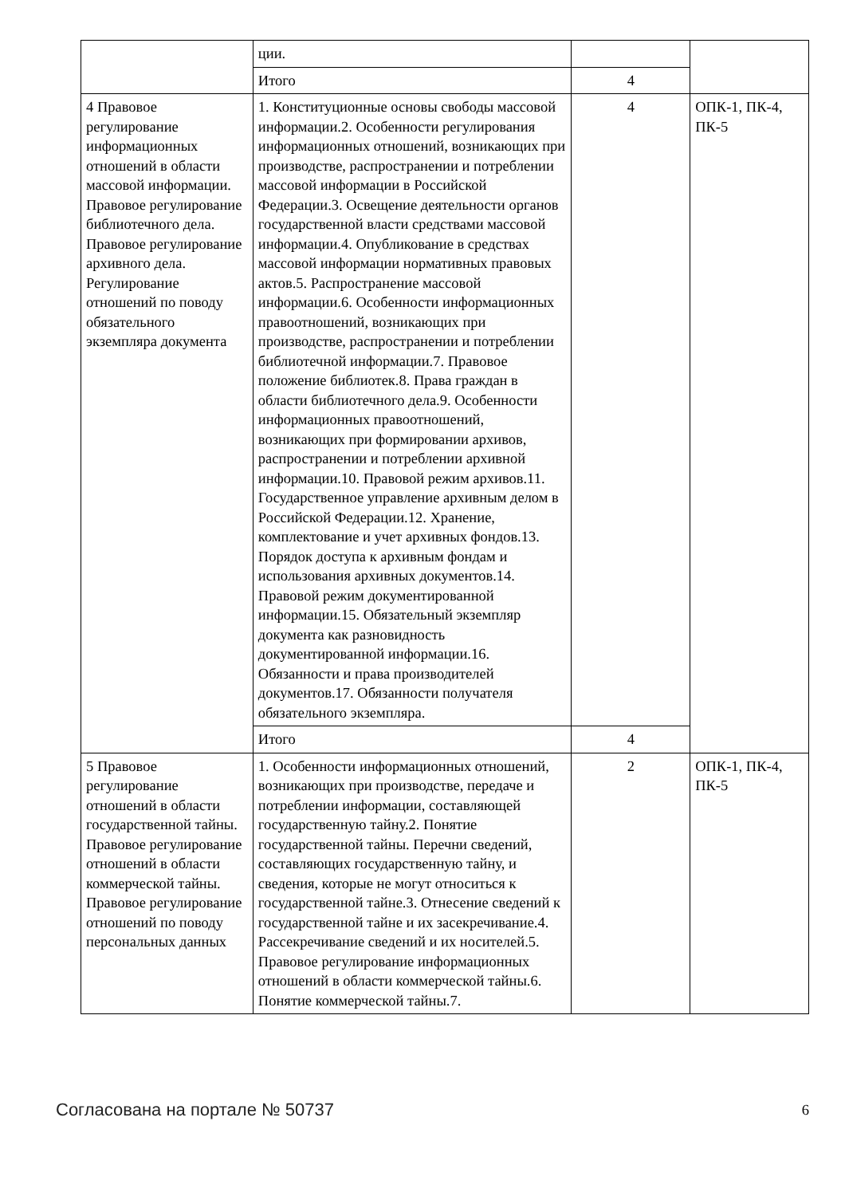| | ции. | | |
| | Итого | 4 | |
| 4 Правовое регулирование информационных отношений в области массовой информации. Правовое регулирование библиотечного дела. Правовое регулирование архивного дела. Регулирование отношений по поводу обязательного экземпляра документа | 1. Конституционные основы свободы массовой информации.2. Особенности регулирования информационных отношений, возникающих при производстве, распространении и потреблении массовой информации в Российской Федерации.3. Освещение деятельности органов государственной власти средствами массовой информации.4. Опубликование в средствах массовой информации нормативных правовых актов.5. Распространение массовой информации.6. Особенности информационных правоотношений, возникающих при производстве, распространении и потреблении библиотечной информации.7. Правовое положение библиотек.8. Права граждан в области библиотечного дела.9. Особенности информационных правоотношений, возникающих при формировании архивов, распространении и потреблении архивной информации.10. Правовой режим архивов.11. Государственное управление архивным делом в Российской Федерации.12. Хранение, комплектование и учет архивных фондов.13. Порядок доступа к архивным фондам и использования архивных документов.14. Правовой режим документированной информации.15. Обязательный экземпляр документа как разновидность документированной информации.16. Обязанности и права производителей документов.17. Обязанности получателя обязательного экземпляра. | 4 | ОПК-1, ПК-4, ПК-5 |
| | Итого | 4 | |
| 5 Правовое регулирование отношений в области государственной тайны. Правовое регулирование отношений в области коммерческой тайны. Правовое регулирование отношений по поводу персональных данных | 1. Особенности информационных отношений, возникающих при производстве, передаче и потреблении информации, составляющей государственную тайну.2. Понятие государственной тайны. Перечни сведений, составляющих государственную тайну, и сведения, которые не могут относиться к государственной тайне.3. Отнесение сведений к государственной тайне и их засекречивание.4. Рассекречивание сведений и их носителей.5. Правовое регулирование информационных отношений в области коммерческой тайны.6. Понятие коммерческой тайны.7. | 2 | ОПК-1, ПК-4, ПК-5 |
Согласована на портале № 50737 6